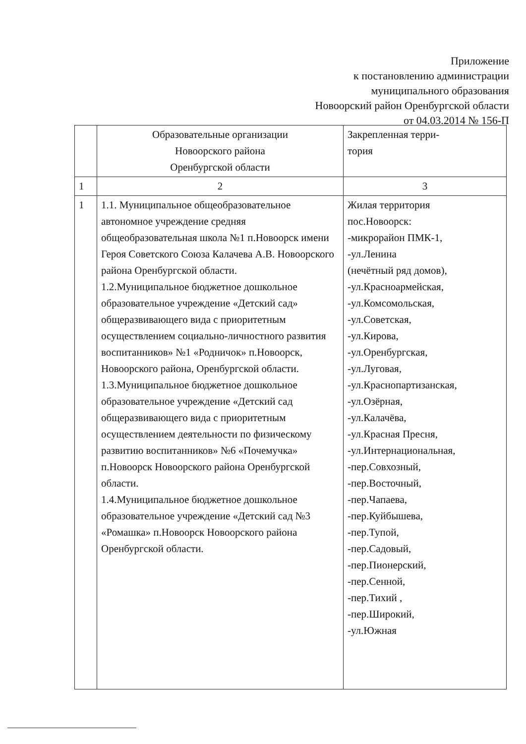Приложение
к постановлению администрации
муниципального образования
Новоорский район Оренбургской области
от 04.03.2014 № 156-П
| | Образовательные организации Новоорского района Оренбургской области | Закрепленная терри- тория |
| 1 | 2 | 3 |
| 1 | 1.1. Муниципальное общеобразовательное автономное учреждение средняя общеобразовательная школа №1 п.Новоорск имени Героя Советского Союза Калачева А.В. Новоорского района Оренбургской области. 1.2.Муниципальное бюджетное дошкольное образовательное учреждение «Детский сад» общеразвивающего вида с приоритетным осуществлением социально-личностного развития воспитанников» №1 «Родничок» п.Новоорск, Новоорского района, Оренбургской области. 1.3.Муниципальное бюджетное дошкольное образовательное учреждение «Детский сад общеразвивающего вида с приоритетным осуществлением деятельности по физическому развитию воспитанников» №6 «Почемучка» п.Новоорск Новоорского района Оренбургской области. 1.4.Муниципальное бюджетное дошкольное образовательное учреждение «Детский сад №3 «Ромашка» п.Новоорск Новоорского района Оренбургской области. | Жилая территория пос.Новоорск: -микрорайон ПМК-1, -ул.Ленина (нечётный ряд домов), -ул.Красноармейская, -ул.Комсомольская, -ул.Советская, -ул.Кирова, -ул.Оренбургская, -ул.Луговая, -ул.Краснопартизанская, -ул.Озёрная, -ул.Калачёва, -ул.Красная Пресня, -ул.Интернациональная, -пер.Совхозный, -пер.Восточный, -пер.Чапаева, -пер.Куйбышева, -пер.Тупой, -пер.Садовый, -пер.Пионерский, -пер.Сенной, -пер.Тихий , -пер.Широкий, -ул.Южная |